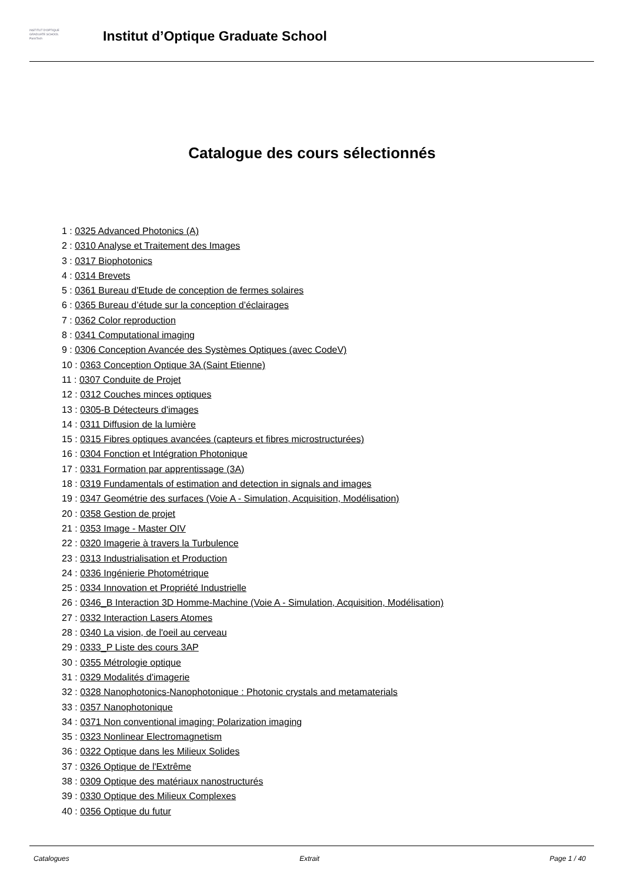INSTITUT D'OPTIQUE
GRADUATE SCHOOL
ParisTech
Institut d’Optique Graduate School
Catalogue des cours sélectionnés
1 : 0325 Advanced Photonics (A)
2 : 0310 Analyse et Traitement des Images
3 : 0317 Biophotonics
4 : 0314 Brevets
5 : 0361 Bureau d'Etude de conception de fermes solaires
6 : 0365 Bureau d’étude sur la conception d’éclairages
7 : 0362 Color reproduction
8 : 0341 Computational imaging
9 : 0306 Conception Avancée des Systèmes Optiques (avec CodeV)
10 : 0363 Conception Optique 3A (Saint Etienne)
11 : 0307 Conduite de Projet
12 : 0312 Couches minces optiques
13 : 0305-B Détecteurs d'images
14 : 0311 Diffusion de la lumière
15 : 0315 Fibres optiques avancées (capteurs et fibres microstructurées)
16 : 0304 Fonction et Intégration Photonique
17 : 0331 Formation par apprentissage (3A)
18 : 0319 Fundamentals of estimation and detection in signals and images
19 : 0347 Geométrie des surfaces (Voie A - Simulation, Acquisition, Modélisation)
20 : 0358 Gestion de projet
21 : 0353 Image - Master OIV
22 : 0320 Imagerie à travers la Turbulence
23 : 0313 Industrialisation et Production
24 : 0336 Ingénierie Photométrique
25 : 0334 Innovation et Propriété Industrielle
26 : 0346_B Interaction 3D Homme-Machine (Voie A - Simulation, Acquisition, Modélisation)
27 : 0332 Interaction Lasers Atomes
28 : 0340 La vision, de l'oeil au cerveau
29 : 0333_P Liste des cours 3AP
30 : 0355 Métrologie optique
31 : 0329 Modalités d'imagerie
32 : 0328 Nanophotonics-Nanophotonique : Photonic crystals and metamaterials
33 : 0357 Nanophotonique
34 : 0371 Non conventional imaging: Polarization imaging
35 : 0323 Nonlinear Electromagnetism
36 : 0322 Optique dans les Milieux Solides
37 : 0326 Optique de l'Extrême
38 : 0309 Optique des matériaux nanostructurés
39 : 0330 Optique des Milieux Complexes
40 : 0356 Optique du futur
Catalogues Extrait Page 1 / 40